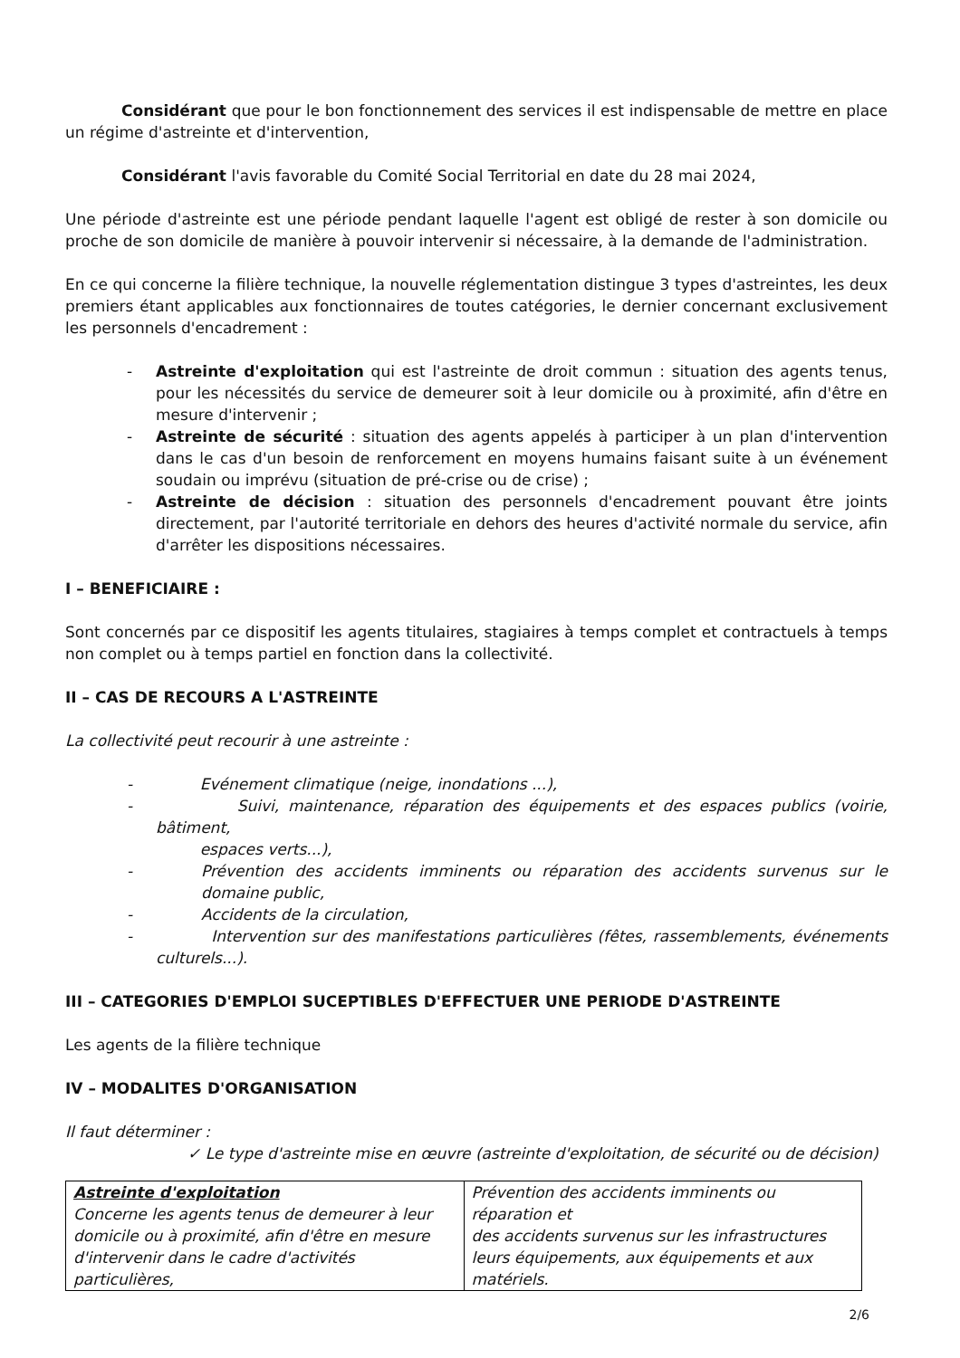Considérant que pour le bon fonctionnement des services il est indispensable de mettre en place un régime d'astreinte et d'intervention,
Considérant l'avis favorable du Comité Social Territorial en date du 28 mai 2024,
Une période d'astreinte est une période pendant laquelle l'agent est obligé de rester à son domicile ou proche de son domicile de manière à pouvoir intervenir si nécessaire, à la demande de l'administration.
En ce qui concerne la filière technique, la nouvelle réglementation distingue 3 types d'astreintes, les deux premiers étant applicables aux fonctionnaires de toutes catégories, le dernier concernant exclusivement les personnels d'encadrement :
- Astreinte d'exploitation qui est l'astreinte de droit commun : situation des agents tenus, pour les nécessités du service de demeurer soit à leur domicile ou à proximité, afin d'être en mesure d'intervenir ;
- Astreinte de sécurité : situation des agents appelés à participer à un plan d'intervention dans le cas d'un besoin de renforcement en moyens humains faisant suite à un événement soudain ou imprévu (situation de pré-crise ou de crise) ;
- Astreinte de décision : situation des personnels d'encadrement pouvant être joints directement, par l'autorité territoriale en dehors des heures d'activité normale du service, afin d'arrêter les dispositions nécessaires.
I – BENEFICIAIRE :
Sont concernés par ce dispositif les agents titulaires, stagiaires à temps complet et contractuels à temps non complet ou à temps partiel en fonction dans la collectivité.
II – CAS DE RECOURS A L'ASTREINTE
La collectivité peut recourir à une astreinte :
- Evénement climatique (neige, inondations ...),
- Suivi, maintenance, réparation des équipements et des espaces publics (voirie, bâtiment,
espaces verts...),
- Prévention des accidents imminents ou réparation des accidents survenus sur le domaine public,
- Accidents de la circulation,
- Intervention sur des manifestations particulières (fêtes, rassemblements, événements culturels...).
III – CATEGORIES D'EMPLOI SUCEPTIBLES D'EFFECTUER UNE PERIODE D'ASTREINTE
Les agents de la filière technique
IV – MODALITES D'ORGANISATION
Il faut déterminer :
✓ Le type d'astreinte mise en œuvre (astreinte d'exploitation, de sécurité ou de décision)
| Astreinte d'exploitation Concerne les agents tenus de demeurer à leur domicile ou à proximité, afin d'être en mesure d'intervenir dans le cadre d'activités particulières, | Prévention des accidents imminents ou réparation et des accidents survenus sur les infrastructures leurs équipements, aux équipements et aux matériels. |
2/6